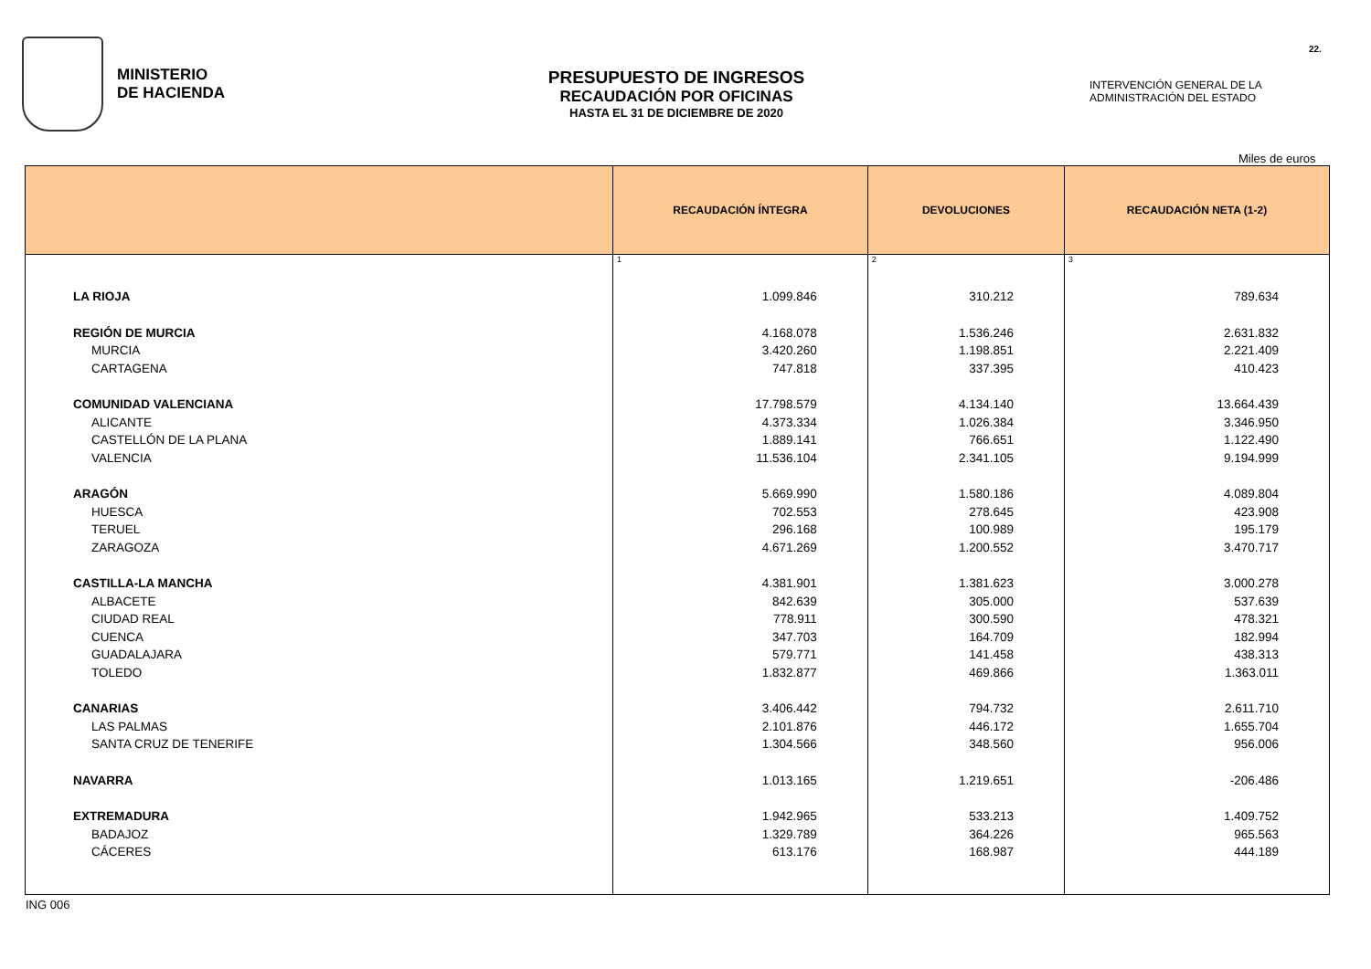MINISTERIO
DE HACIENDA
PRESUPUESTO DE INGRESOS
RECAUDACIÓN POR OFICINAS
HASTA EL 31 DE DICIEMBRE DE 2020
INTERVENCIÓN GENERAL DE LA
ADMINISTRACIÓN DEL ESTADO
22.
Miles de euros
| | RECAUDACIÓN ÍNTEGRA | DEVOLUCIONES | RECAUDACIÓN NETA (1-2) |
| --- | --- | --- | --- |
| | 1 | 2 | 3 |
| LA RIOJA | 1.099.846 | 310.212 | 789.634 |
| REGIÓN DE MURCIA | 4.168.078 | 1.536.246 | 2.631.832 |
| MURCIA | 3.420.260 | 1.198.851 | 2.221.409 |
| CARTAGENA | 747.818 | 337.395 | 410.423 |
| COMUNIDAD VALENCIANA | 17.798.579 | 4.134.140 | 13.664.439 |
| ALICANTE | 4.373.334 | 1.026.384 | 3.346.950 |
| CASTELLÓN DE LA PLANA | 1.889.141 | 766.651 | 1.122.490 |
| VALENCIA | 11.536.104 | 2.341.105 | 9.194.999 |
| ARAGÓN | 5.669.990 | 1.580.186 | 4.089.804 |
| HUESCA | 702.553 | 278.645 | 423.908 |
| TERUEL | 296.168 | 100.989 | 195.179 |
| ZARAGOZA | 4.671.269 | 1.200.552 | 3.470.717 |
| CASTILLA-LA MANCHA | 4.381.901 | 1.381.623 | 3.000.278 |
| ALBACETE | 842.639 | 305.000 | 537.639 |
| CIUDAD REAL | 778.911 | 300.590 | 478.321 |
| CUENCA | 347.703 | 164.709 | 182.994 |
| GUADALAJARA | 579.771 | 141.458 | 438.313 |
| TOLEDO | 1.832.877 | 469.866 | 1.363.011 |
| CANARIAS | 3.406.442 | 794.732 | 2.611.710 |
| LAS PALMAS | 2.101.876 | 446.172 | 1.655.704 |
| SANTA CRUZ DE TENERIFE | 1.304.566 | 348.560 | 956.006 |
| NAVARRA | 1.013.165 | 1.219.651 | -206.486 |
| EXTREMADURA | 1.942.965 | 533.213 | 1.409.752 |
| BADAJOZ | 1.329.789 | 364.226 | 965.563 |
| CÁCERES | 613.176 | 168.987 | 444.189 |
ING 006